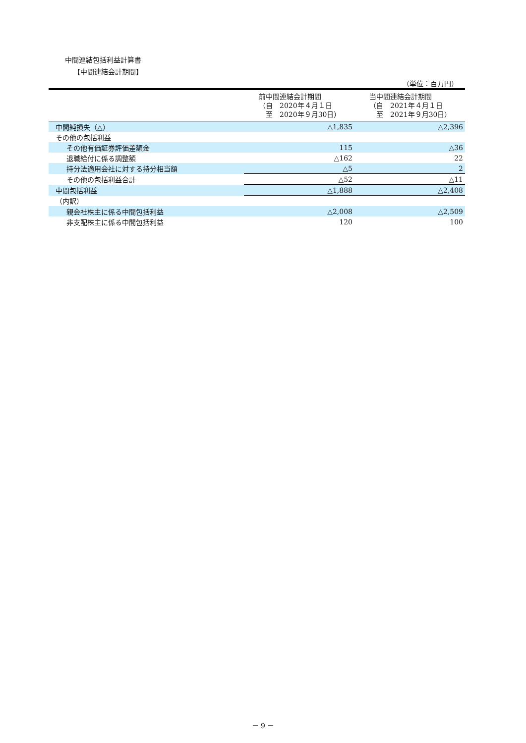中間連結包括利益計算書
【中間連結会計期間】
（単位：百万円）
| | 前中間連結会計期間 （自 2020年４月１日 至 2020年９月30日） | 当中間連結会計期間 （自 2021年４月１日 至 2021年９月30日） |
| --- | --- | --- |
| 中間純損失（△） | △1,835 | △2,396 |
| その他の包括利益 | | |
| その他有価証券評価差額金 | 115 | △36 |
| 退職給付に係る調整額 | △162 | 22 |
| 持分法適用会社に対する持分相当額 | △5 | 2 |
| その他の包括利益合計 | △52 | △11 |
| 中間包括利益 | △1,888 | △2,408 |
| （内訳） | | |
| 親会社株主に係る中間包括利益 | △2,008 | △2,509 |
| 非支配株主に係る中間包括利益 | 120 | 100 |
－ 9 －